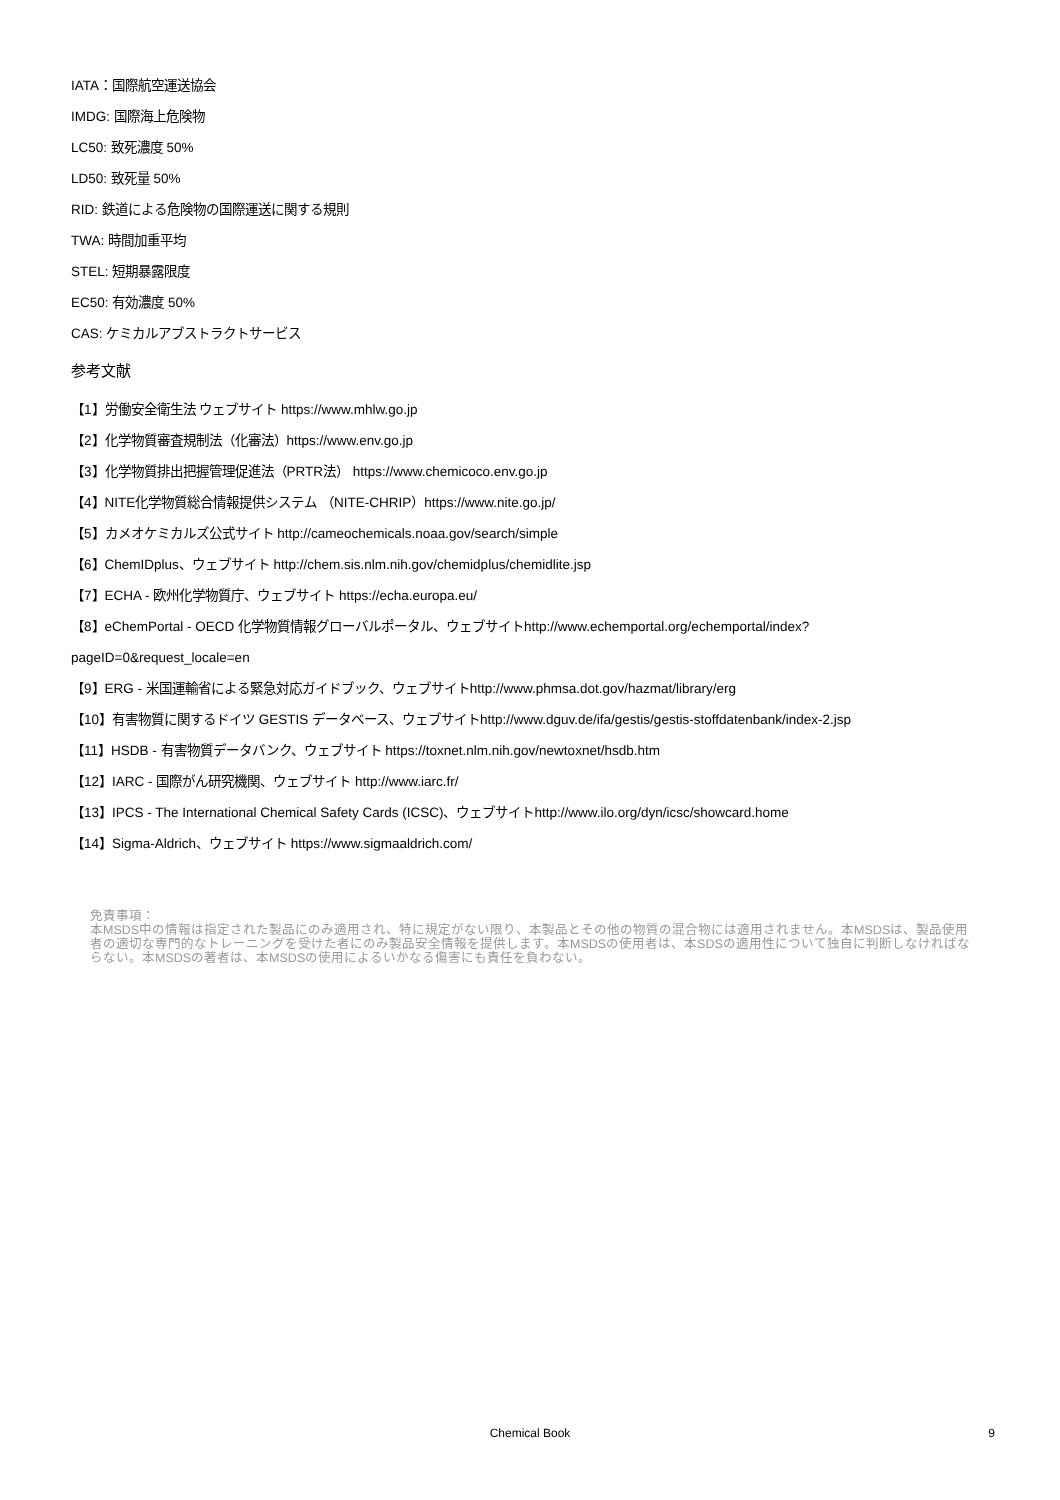IATA：国際航空運送協会
IMDG: 国際海上危険物
LC50: 致死濃度 50%
LD50: 致死量 50%
RID: 鉄道による危険物の国際運送に関する規則
TWA: 時間加重平均
STEL: 短期暴露限度
EC50: 有効濃度 50%
CAS: ケミカルアブストラクトサービス
参考文献
【1】労働安全衛生法 ウェブサイト https://www.mhlw.go.jp
【2】化学物質審査規制法（化審法）https://www.env.go.jp
【3】化学物質排出把握管理促進法（PRTR法） https://www.chemicoco.env.go.jp
【4】NITE化学物質総合情報提供システム （NITE-CHRIP）https://www.nite.go.jp/
【5】カメオケミカルズ公式サイト http://cameochemicals.noaa.gov/search/simple
【6】ChemIDplus、ウェブサイト http://chem.sis.nlm.nih.gov/chemidplus/chemidlite.jsp
【7】ECHA - 欧州化学物質庁、ウェブサイト https://echa.europa.eu/
【8】eChemPortal - OECD 化学物質情報グローバルポータル、ウェブサイトhttp://www.echemportal.org/echemportal/index?
pageID=0&request_locale=en
【9】ERG - 米国運輸省による緊急対応ガイドブック、ウェブサイトhttp://www.phmsa.dot.gov/hazmat/library/erg
【10】有害物質に関するドイツ GESTIS データベース、ウェブサイトhttp://www.dguv.de/ifa/gestis/gestis-stoffdatenbank/index-2.jsp
【11】HSDB - 有害物質データバンク、ウェブサイト https://toxnet.nlm.nih.gov/newtoxnet/hsdb.htm
【12】IARC - 国際がん研究機関、ウェブサイト http://www.iarc.fr/
【13】IPCS - The International Chemical Safety Cards (ICSC)、ウェブサイトhttp://www.ilo.org/dyn/icsc/showcard.home
【14】Sigma-Aldrich、ウェブサイト https://www.sigmaaldrich.com/
免責事項：
本MSDS中の情報は指定された製品にのみ適用され、特に規定がない限り、本製品とその他の物質の混合物には適用されません。本MSDSは、製品使用者の適切な専門的なトレーニングを受けた者にのみ製品安全情報を提供します。本MSDSの使用者は、本SDSの適用性について独自に判断しなければならない。本MSDSの著者は、本MSDSの使用によるいかなる傷害にも責任を負わない。
Chemical Book
9